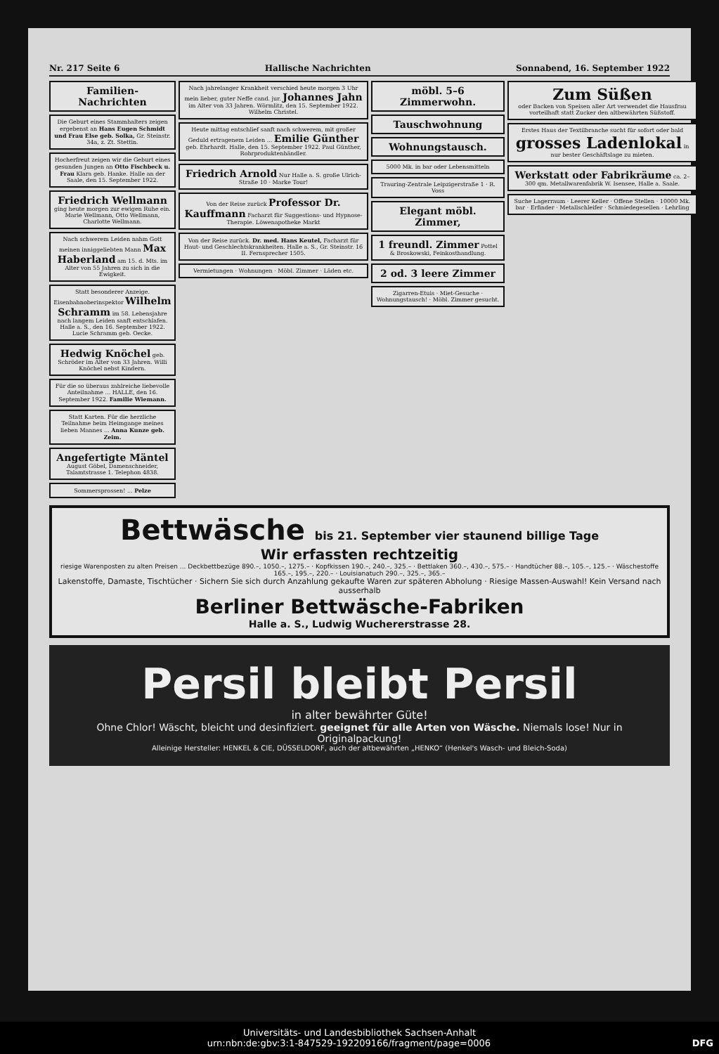Nr. 217 Seite 6 Hallische Nachrichten Sonnabend, 16. September 1922
Familien-Nachrichten
Die Geburt eines Stammhalters zeigen ergebenst an Hans Eugen Schmidt und Frau Else geb. Solka, Gr. Steinstr. 34a, z. Zt. Stettin.
Hocherfreut zeigen wir die Geburt eines gesunden Jungen an Otto Fischbeck u. Frau Klara geb. Hanke. Halle an der Saale, den 15. September 1922.
Friedrich Wellmann
ging heute morgen zur ewigen Ruhe ein. Marie Wellmann, Otto Wellmann, Charlotte Wellmann.
Nach schwerem Leiden nahm Gott meinen inniggeliebten Mann Max Haberland am 15. d. Mts. im Alter von 55 Jahren zu sich in die Ewigkeit.
Statt besonderer Anzeige. Eisenbahnoberinspektor Wilhelm Schramm im 58. Lebensjahre nach langem Leiden sanft entschlafen. Halle a. S., den 16. September 1922. Lucie Schramm geb. Oecke.
Hedwig Knöchel geb. Schröder im Alter von 33 Jahren. Willi Knöchel nebst Kindern.
Für die so überaus zahlreiche liebevolle Anteilnahme ... HALLE, den 16. September 1922. Familie Wiemann.
Statt Karten. Für die herzliche Teilnahme beim Heimgange meines lieben Mannes ... Anna Kunze geb. Zeim.
Angefertigte Mäntel
August Göbel, Damenschneider, Talamtstrasse 1. Telephon 4838.
Sommersprossen! ... Pelze
Nach jahrelanger Krankheit verschied heute morgen 3 Uhr mein lieber, guter Neffe cand. jur. Johannes Jahn im Alter von 33 Jahren. Wörmlitz, den 15. September 1922. Wilhelm Christel.
Heute mittag entschlief sanft nach schwerem, mit großer Geduld ertragenem Leiden ... Emilie Günther geb. Ehrhardt. Halle, den 15. September 1922. Paul Günther, Rohrproduktenhändler.
Friedrich Arnold Nur Halle a. S. große Ulrich-Straße 10 · Marke Tour!
Von der Reise zurück Professor Dr. Kauffmann Facharzt für Suggestions- und Hypnose-Therapie. Löwenapotheke Markt
Von der Reise zurück. Dr. med. Hans Keutel, Facharzt für Haut- und Geschlechtskrankheiten. Halle a. S., Gr. Steinstr. 16 II. Fernsprecher 1505.
Vermietungen · Wohnungen · Möbl. Zimmer · Läden etc.
möbl. 5–6 Zimmerwohn.
Tauschwohnung
Wohnungstausch.
5000 Mk. in bar oder Lebensmitteln
Trauring-Zentrale Leipzigerstraße 1 · R. Voss
Elegant möbl. Zimmer,
1 freundl. Zimmer Pottel & Broskowski, Feinkosthandlung.
2 od. 3 leere Zimmer
Zigarren-Etuis · Miet-Gesuche · Wohnungstausch! · Möbl. Zimmer gesucht.
Zum Süßen
oder Backen von Speisen aller Art verwendet die Hausfrau vorteilhaft statt Zucker den altbewährten Süßstoff.
Erstes Haus der Textilbranche sucht für sofort oder bald grosses Ladenlokal in nur bester Geschäftslage zu mieten.
Werkstatt oder Fabrikräume ca. 2–300 qm. Metallwarenfabrik W. Isensee, Halle a. Saale.
Suche Lagerraum · Leerer Keller · Offene Stellen · 10000 Mk. bar · Erfinder · Metallschleifer · Schmiedegesellen · Lehrling
Bettwäsche bis 21. September vier staunend billige Tage
Wir erfassten rechtzeitig
riesige Warenposten zu alten Preisen ... Deckbettbezüge 890.–, 1050.–, 1275.– · Kopfkissen 190.–, 240.–, 325.– · Bettlaken 360.–, 430.–, 575.– · Handtücher 88.–, 105.–, 125.– · Wäschestoffe 165.–, 195.–, 220.– · Louisianatuch 290.–, 325.–, 365.–
Lakenstoffe, Damaste, Tischtücher · Sichern Sie sich durch Anzahlung gekaufte Waren zur späteren Abholung · Riesige Massen-Auswahl! Kein Versand nach ausserhalb
Berliner Bettwäsche-Fabriken
Halle a. S., Ludwig Wuchererstrasse 28.
Persil bleibt Persil
in alter bewährter Güte!
Ohne Chlor! Wäscht, bleicht und desinfiziert. geeignet für alle Arten von Wäsche. Niemals lose! Nur in Originalpackung!
Alleinige Hersteller: HENKEL & CIE, DÜSSELDORF, auch der altbewährten „HENKO“ (Henkel's Wasch- und Bleich-Soda)
Universitäts- und Landesbibliothek Sachsen-Anhalt
urn:nbn:de:gbv:3:1-847529-192209166/fragment/page=0006 DFG